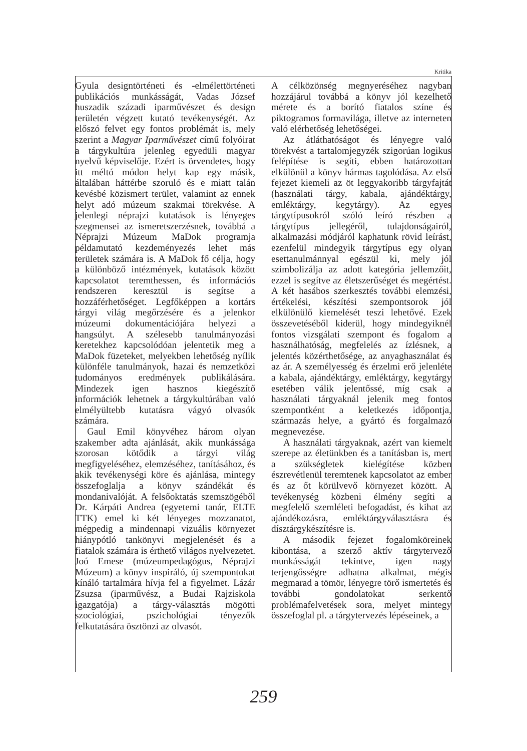Kritika
Gyula designtörténeti és -elmélettörténeti publikációs munkásságát, Vadas József huszadik századi iparművészet és design területén végzett kutató tevékenységét. Az előszó felvet egy fontos problémát is, mely szerint a Magyar Iparművészet című folyóirat a tárgykultúra jelenleg egyedüli magyar nyelvű képviselője. Ezért is örvendetes, hogy itt méltó módon helyt kap egy másik, általában háttérbe szoruló és e miatt talán kevésbé közismert terület, valamint az ennek helyt adó múzeum szakmai törekvése. A jelenlegi néprajzi kutatások is lényeges szegmensei az ismeretszerzésnek, továbbá a Néprajzi Múzeum MaDok programja példamutató kezdeményezés lehet más területek számára is. A MaDok fő célja, hogy a különböző intézmények, kutatások között kapcsolatot teremthessen, és információs rendszeren keresztül is segítse a hozzáférhetőséget. Legfőképpen a kortárs tárgyi világ megőrzésére és a jelenkor múzeumi dokumentációjára helyezi a hangsúlyt. A szélesebb tanulmányozási keretekhez kapcsolódóan jelentetik meg a MaDok füzeteket, melyekben lehetőség nyílik különféle tanulmányok, hazai és nemzetközi tudományos eredmények publikálására. Mindezek igen hasznos kiegészítő információk lehetnek a tárgykultúrában való elmélyültebb kutatásra vágyó olvasók számára.
Gaul Emil könyvéhez három olyan szakember adta ajánlását, akik munkássága szorosan kötődik a tárgyi világ megfigyeléséhez, elemzéséhez, tanításához, és akik tevékenységi köre és ajánlása, mintegy összefoglalja a könyv szándékát és mondanivalóját. A felsőoktatás szemszögéből Dr. Kárpáti Andrea (egyetemi tanár, ELTE TTK) emel ki két lényeges mozzanatot, mégpedig a mindennapi vizuális környezet hiánypótló tankönyvi megjelenését és a fiatalok számára is érthető világos nyelvezetet. Joó Emese (múzeumpedagógus, Néprajzi Múzeum) a könyv inspiráló, új szempontokat kínáló tartalmára hívja fel a figyelmet. Lázár Zsuzsa (iparművész, a Budai Rajziskola igazgatója) a tárgy-választás mögötti szociológiai, pszichológiai tényezők felkutatására ösztönzi az olvasót.
A célközönség megnyeréséhez nagyban hozzájárul továbbá a könyv jól kezelhető mérete és a borító fiatalos színe és piktogramos formavilága, illetve az interneten való elérhetőség lehetőségei.
Az átláthatóságot és lényegre való törekvést a tartalomjegyzék szigorúan logikus felépítése is segíti, ebben határozottan elkülönül a könyv hármas tagolódása. Az első fejezet kiemeli az öt leggyakoribb tárgyfajtát (használati tárgy, kabala, ajándéktárgy, emléktárgy, kegytárgy). Az egyes tárgytípusokról szóló leíró részben a tárgytípus jellegéről, tulajdonságairól, alkalmazási módjáról kaphatunk rövid leírást, ezenfelül mindegyik tárgytípus egy olyan esettanulmánnyal egészül ki, mely jól szimbolizálja az adott kategória jellemzőit, ezzel is segítve az életszerűséget és megértést. A két hasábos szerkesztés további elemzési, értékelési, készítési szempontsorok jól elkülönülő kiemelését teszi lehetővé. Ezek összevetéséből kiderül, hogy mindegyiknél fontos vizsgálati szempont és fogalom a használhatóság, megfelelés az ízlésnek, a jelentés közérthetősége, az anyaghasználat és az ár. A személyesség és érzelmi erő jelenléte a kabala, ajándéktárgy, emléktárgy, kegytárgy esetében válik jelentőssé, míg csak a használati tárgyaknál jelenik meg fontos szempontként a keletkezés időpontja, származás helye, a gyártó és forgalmazó megnevezése.
A használati tárgyaknak, azért van kiemelt szerepe az életünkben és a tanításban is, mert a szükségletek kielégítése közben észrevétlenül teremtenek kapcsolatot az ember és az őt körülvevő környezet között. A tevékenység közbeni élmény segíti a megfelelő szemléleti befogadást, és kihat az ajándékozásra, emléktárgyválasztásra és dísztárgykészítésre is.
A második fejezet fogalomköreinek kibontása, a szerző aktív tárgytervező munkásságát tekintve, igen nagy terjengősségre adhatna alkalmat, mégis megmarad a tömör, lényegre törő ismertetés és további gondolatokat serkentő problémafelvetések sora, melyet mintegy összefoglal pl. a tárgytervezés lépéseinek, a
259